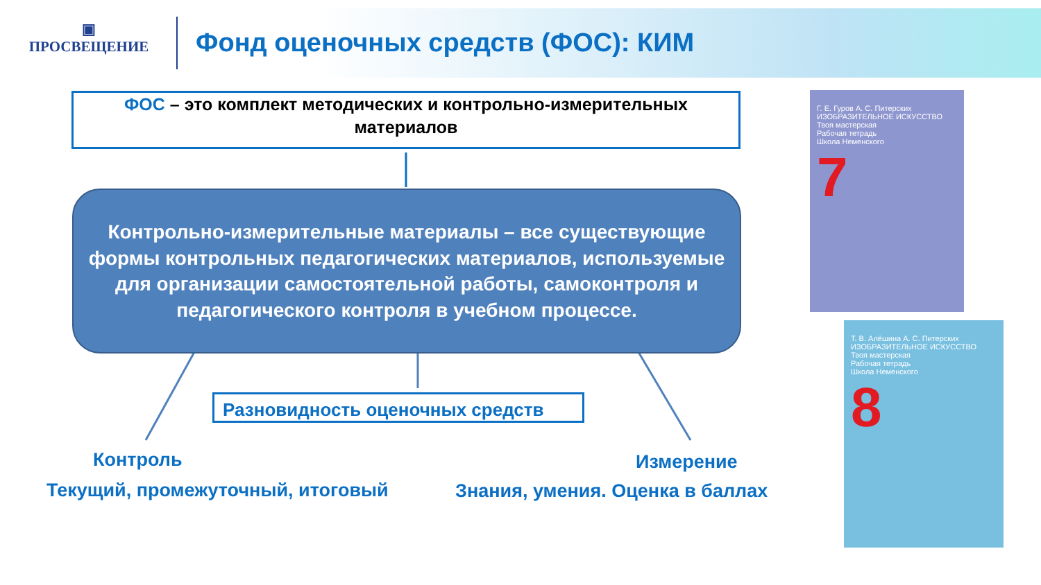▣
ПРОСВЕЩЕНИЕ
Фонд оценочных средств (ФОС): КИМ
ФОС – это комплект методических и контрольно-измерительных материалов
Контрольно-измерительные материалы – все существующие формы контрольных педагогических материалов, используемые для организации самостоятельной работы, самоконтроля и педагогического контроля в учебном процессе.
Разновидность оценочных средств
Контроль
Текущий, промежуточный, итоговый
Измерение
Знания, умения. Оценка в баллах
Г. Е. Гуров А. С. Питерских
ИЗОБРАЗИТЕЛЬНОЕ ИСКУССТВО
Твоя мастерская
Рабочая тетрадь
Школа Неменского
7
Т. В. Алёшина А. С. Питерских
ИЗОБРАЗИТЕЛЬНОЕ ИСКУССТВО
Твоя мастерская
Рабочая тетрадь
Школа Неменского
8